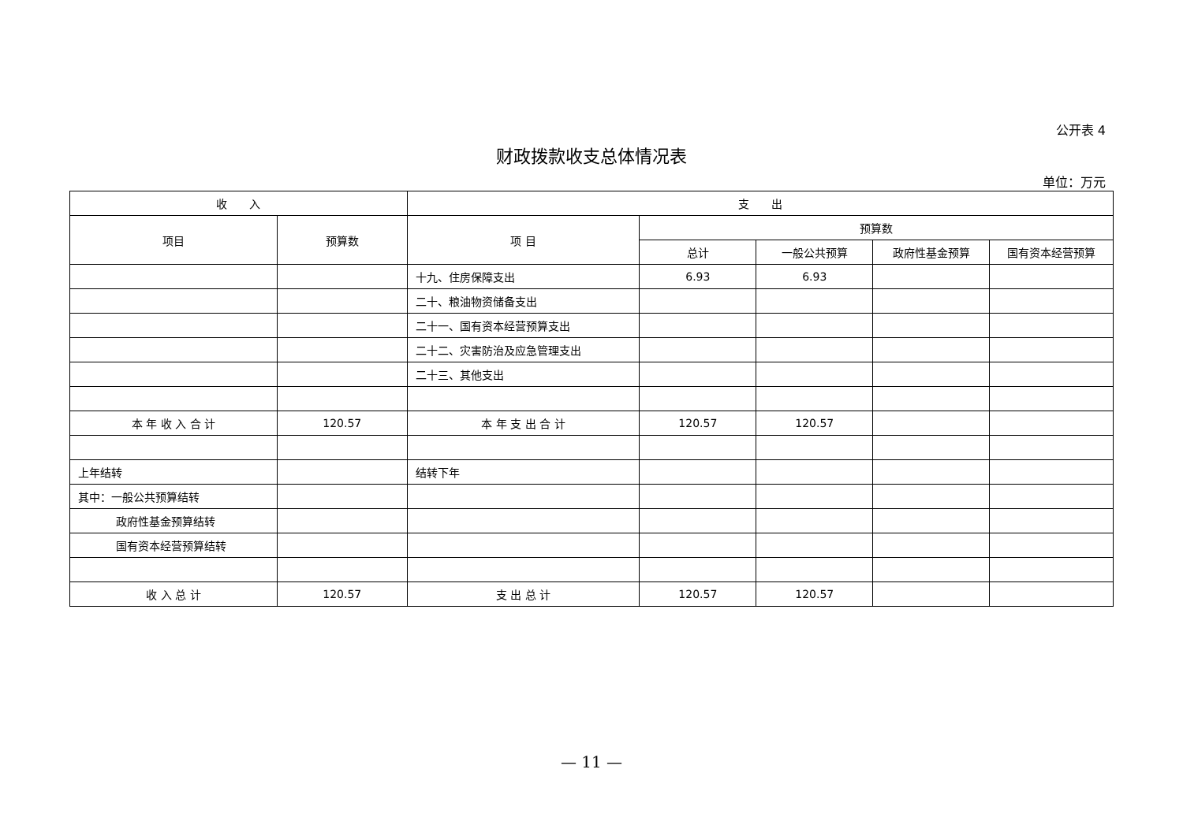公开表 4
财政拨款收支总体情况表
单位：万元
| 收 入 | | 支 出 | | | | |
| --- | --- | --- | --- | --- | --- | --- |
| 项目 | 预算数 | 项 目 | 预算数 | | | |
| | | | 总计 | 一般公共预算 | 政府性基金预算 | 国有资本经营预算 |
| | | 十九、住房保障支出 | 6.93 | 6.93 | | |
| | | 二十、粮油物资储备支出 | | | | |
| | | 二十一、国有资本经营预算支出 | | | | |
| | | 二十二、灾害防治及应急管理支出 | | | | |
| | | 二十三、其他支出 | | | | |
| 本 年 收 入 合 计 | 120.57 | 本 年 支 出 合 计 | 120.57 | 120.57 | | |
| 上年结转 | | 结转下年 | | | | |
| 其中：一般公共预算结转 | | | | | | |
| 政府性基金预算结转 | | | | | | |
| 国有资本经营预算结转 | | | | | | |
| 收 入 总 计 | 120.57 | 支 出 总 计 | 120.57 | 120.57 | | |
— 11 —